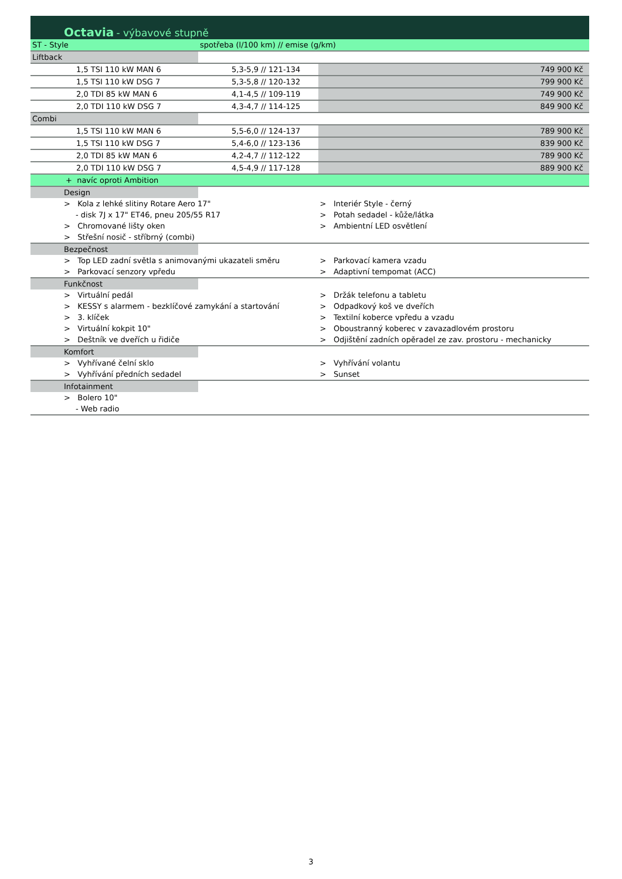| Octavia - výbavové stupně | | | |
| ST - Style | spotřeba (l/100 km) // emise (g/km) | | |
| Liftback | | | |
| 1,5 TSI 110 kW MAN 6 | 5,3-5,9 // 121-134 | | 749 900 Kč |
| 1,5 TSI 110 kW DSG 7 | 5,3-5,8 // 120-132 | | 799 900 Kč |
| 2,0 TDI 85 kW MAN 6 | 4,1-4,5 // 109-119 | | 749 900 Kč |
| 2,0 TDI 110 kW DSG 7 | 4,3-4,7 // 114-125 | | 849 900 Kč |
| Combi | | | |
| 1,5 TSI 110 kW MAN 6 | 5,5-6,0 // 124-137 | | 789 900 Kč |
| 1,5 TSI 110 kW DSG 7 | 5,4-6,0 // 123-136 | | 839 900 Kč |
| 2,0 TDI 85 kW MAN 6 | 4,2-4,7 // 112-122 | | 789 900 Kč |
| 2,0 TDI 110 kW DSG 7 | 4,5-4,9 // 117-128 | | 889 900 Kč |
| + navíc oproti Ambition | | | |
| Design | | | |
| > Kola z lehké slitiny Rotare Aero 17" | | > Interiér Style - černý | |
| - disk 7J x 17" ET46, pneu 205/55 R17 | | > Potah sedadel - kůže/látka | |
| > Chromované lišty oken | | > Ambientní LED osvětlení | |
| > Střešní nosič - stříbrný (combi) | | | |
| Bezpečnost | | | |
| > Top LED zadní světla s animovanými ukazateli směru | | > Parkovací kamera vzadu | |
| > Parkovací senzory vpředu | | > Adaptivní tempomat (ACC) | |
| Funkčnost | | | |
| > Virtuální pedál | | > Držák telefonu a tabletu | |
| > KESSY s alarmem - bezklíčové zamykání a startování | | > Odpadkový koš ve dveřích | |
| > 3. klíček | | > Textilní koberce vpředu a vzadu | |
| > Virtuální kokpit 10" | | > Oboustranný koberec v zavazadlovém prostoru | |
| > Deštník ve dveřích u řidiče | | > Odjištění zadních opěradel ze zav. prostoru - mechanicky | |
| Komfort | | | |
| > Vyhřívané čelní sklo | | > Vyhřívání volantu | |
| > Vyhřívání předních sedadel | | > Sunset | |
| Infotainment | | | |
| > Bolero 10" | | | |
| - Web radio | | | |
3